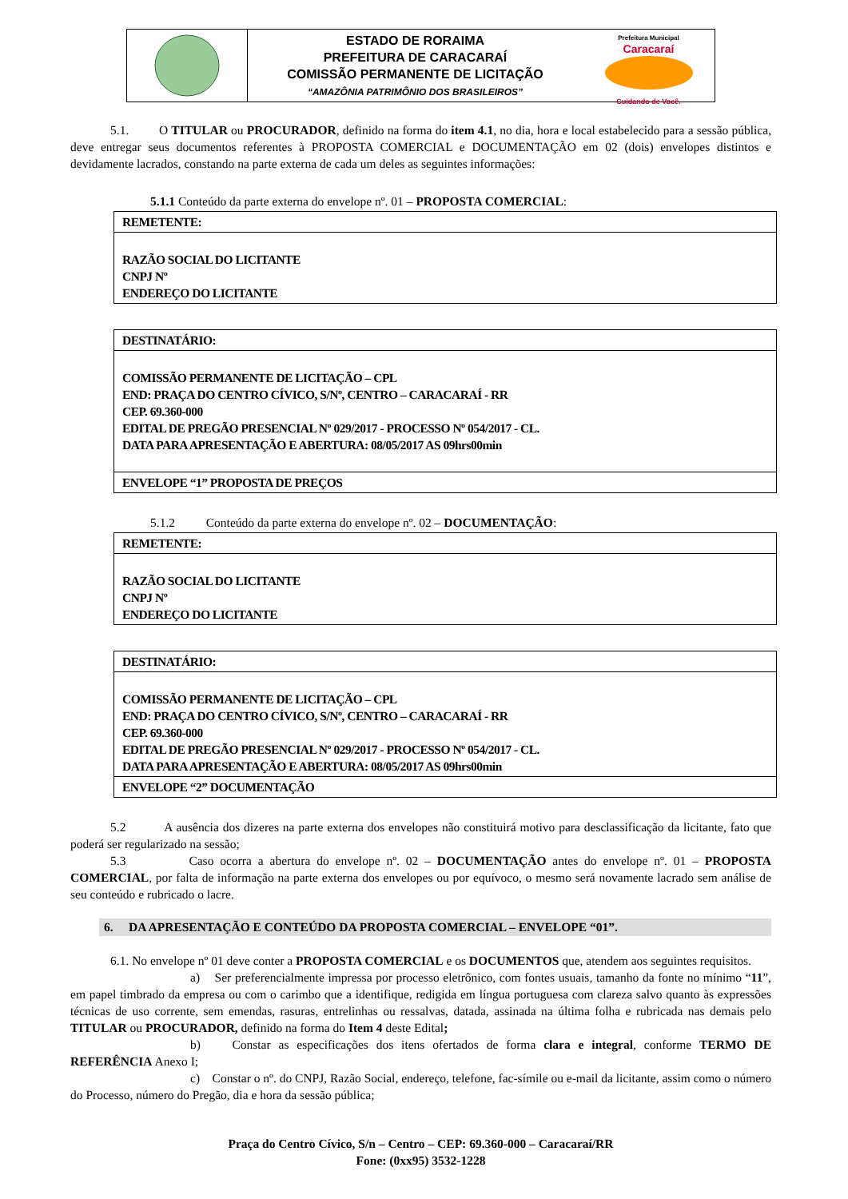ESTADO DE RORAIMA
PREFEITURA DE CARACARAÍ
COMISSÃO PERMANENTE DE LICITAÇÃO
“AMAZÔNIA PATRIMÔNIO DOS BRASILEIROS”
Prefeitura Municipal
Caracaraí
Cuidando de Você.
5.1. O TITULAR ou PROCURADOR, definido na forma do item 4.1, no dia, hora e local estabelecido para a sessão pública, deve entregar seus documentos referentes à PROPOSTA COMERCIAL e DOCUMENTAÇÃO em 02 (dois) envelopes distintos e devidamente lacrados, constando na parte externa de cada um deles as seguintes informações:
5.1.1 Conteúdo da parte externa do envelope nº. 01 – PROPOSTA COMERCIAL:
| REMETENTE: |
| RAZÃO SOCIAL DO LICITANTE CNPJ Nº ENDEREÇO DO LICITANTE |
| DESTINATÁRIO: |
| COMISSÃO PERMANENTE DE LICITAÇÃO – CPL END: PRAÇA DO CENTRO CÍVICO, S/Nº, CENTRO – CARACARAÍ - RR CEP. 69.360-000 EDITAL DE PREGÃO PRESENCIAL Nº 029/2017 - PROCESSO Nº 054/2017 - CL. DATA PARA APRESENTAÇÃO E ABERTURA: 08/05/2017 AS 09hrs00min |
| ENVELOPE “1” PROPOSTA DE PREÇOS |
5.1.2 Conteúdo da parte externa do envelope nº. 02 – DOCUMENTAÇÃO:
| REMETENTE: |
| RAZÃO SOCIAL DO LICITANTE CNPJ Nº ENDEREÇO DO LICITANTE |
| DESTINATÁRIO: |
| COMISSÃO PERMANENTE DE LICITAÇÃO – CPL END: PRAÇA DO CENTRO CÍVICO, S/Nº, CENTRO – CARACARAÍ - RR CEP. 69.360-000 EDITAL DE PREGÃO PRESENCIAL Nº 029/2017 - PROCESSO Nº 054/2017 - CL. DATA PARA APRESENTAÇÃO E ABERTURA: 08/05/2017 AS 09hrs00min |
| ENVELOPE “2” DOCUMENTAÇÃO |
5.2 A ausência dos dizeres na parte externa dos envelopes não constituirá motivo para desclassificação da licitante, fato que poderá ser regularizado na sessão;
5.3 Caso ocorra a abertura do envelope nº. 02 – DOCUMENTAÇÃO antes do envelope nº. 01 – PROPOSTA COMERCIAL, por falta de informação na parte externa dos envelopes ou por equívoco, o mesmo será novamente lacrado sem análise de seu conteúdo e rubricado o lacre.
6. DA APRESENTAÇÃO E CONTEÚDO DA PROPOSTA COMERCIAL – ENVELOPE “01”.
6.1. No envelope nº 01 deve conter a PROPOSTA COMERCIAL e os DOCUMENTOS que, atendem aos seguintes requisitos.
a) Ser preferencialmente impressa por processo eletrônico, com fontes usuais, tamanho da fonte no mínimo “11”, em papel timbrado da empresa ou com o carimbo que a identifique, redigida em língua portuguesa com clareza salvo quanto às expressões técnicas de uso corrente, sem emendas, rasuras, entrelinhas ou ressalvas, datada, assinada na última folha e rubricada nas demais pelo TITULAR ou PROCURADOR, definido na forma do Item 4 deste Edital;
b) Constar as especificações dos itens ofertados de forma clara e integral, conforme TERMO DE REFERÊNCIA Anexo I;
c) Constar o nº. do CNPJ, Razão Social, endereço, telefone, fac-símile ou e-mail da licitante, assim como o número do Processo, número do Pregão, dia e hora da sessão pública;
Praça do Centro Cívico, S/n – Centro – CEP: 69.360-000 – Caracaraí/RR
Fone: (0xx95) 3532-1228